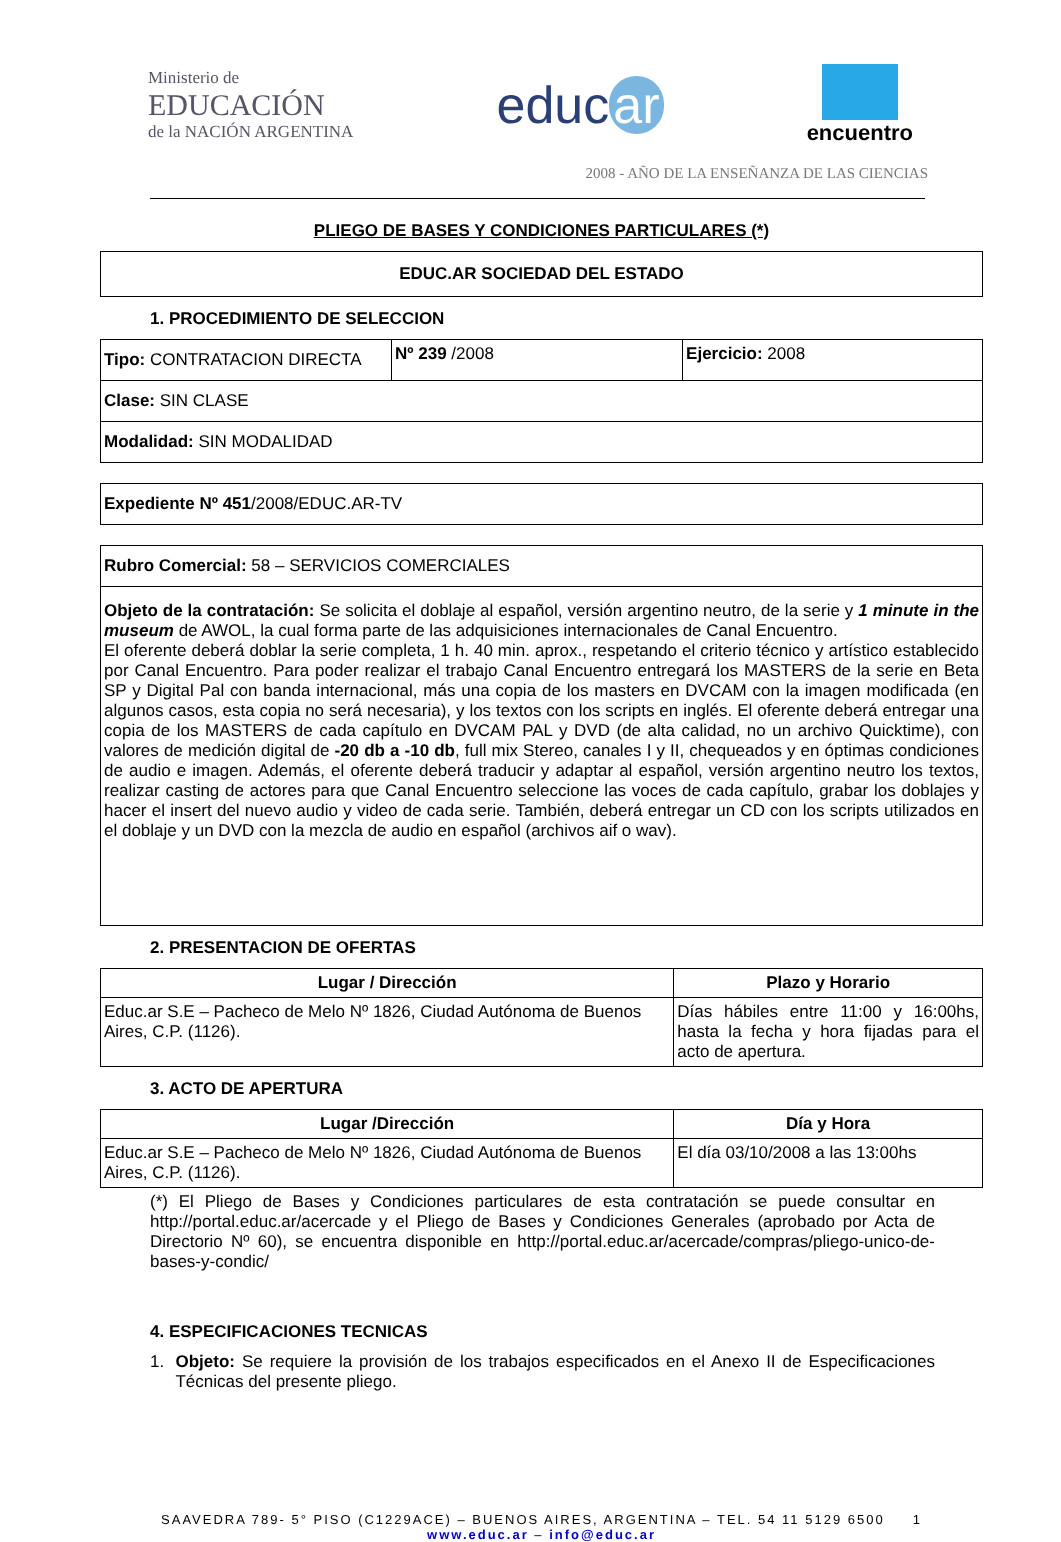Ministerio de
EDUCACIÓN
de la NACIÓN ARGENTINA
educ ar
encuentro
2008 - AÑO DE LA ENSEÑANZA DE LAS CIENCIAS
PLIEGO DE BASES Y CONDICIONES PARTICULARES (*)
| EDUC.AR SOCIEDAD DEL ESTADO |
| --- |
1. PROCEDIMIENTO DE SELECCION
| Tipo: CONTRATACION DIRECTA | Nº 239 /2008 | Ejercicio: 2008 |
| Clase: SIN CLASE | | |
| Modalidad: SIN MODALIDAD | | |
| Expediente Nº 451 /2008/EDUC.AR-TV |
| Rubro Comercial: 58 – SERVICIOS COMERCIALES |
| Objeto de la contratación: Se solicita el doblaje al español, versión argentino neutro, de la serie y 1 minute in the museum de AWOL, la cual forma parte de las adquisiciones internacionales de Canal Encuentro. El oferente deberá doblar la serie completa, 1 h. 40 min. aprox., respetando el criterio técnico y artístico establecido por Canal Encuentro. Para poder realizar el trabajo Canal Encuentro entregará los MASTERS de la serie en Beta SP y Digital Pal con banda internacional, más una copia de los masters en DVCAM con la imagen modificada (en algunos casos, esta copia no será necesaria), y los textos con los scripts en inglés. El oferente deberá entregar una copia de los MASTERS de cada capítulo en DVCAM PAL y DVD (de alta calidad, no un archivo Quicktime), con valores de medición digital de -20 db a -10 db , full mix Stereo, canales I y II, chequeados y en óptimas condiciones de audio e imagen. Además, el oferente deberá traducir y adaptar al español, versión argentino neutro los textos, realizar casting de actores para que Canal Encuentro seleccione las voces de cada capítulo, grabar los doblajes y hacer el insert del nuevo audio y video de cada serie. También, deberá entregar un CD con los scripts utilizados en el doblaje y un DVD con la mezcla de audio en español (archivos aif o wav). |
2. PRESENTACION DE OFERTAS
| Lugar / Dirección | Plazo y Horario |
| --- | --- |
| Educ.ar S.E – Pacheco de Melo Nº 1826, Ciudad Autónoma de Buenos Aires, C.P. (1126). | Días hábiles entre 11:00 y 16:00hs, hasta la fecha y hora fijadas para el acto de apertura. |
3. ACTO DE APERTURA
| Lugar /Dirección | Día y Hora |
| --- | --- |
| Educ.ar S.E – Pacheco de Melo Nº 1826, Ciudad Autónoma de Buenos Aires, C.P. (1126). | El día 03/10/2008 a las 13:00hs |
(*) El Pliego de Bases y Condiciones particulares de esta contratación se puede consultar en http://portal.educ.ar/acercade y el Pliego de Bases y Condiciones Generales (aprobado por Acta de Directorio Nº 60), se encuentra disponible en http://portal.educ.ar/acercade/compras/pliego-unico-de-bases-y-condic/
4. ESPECIFICACIONES TECNICAS
1. Objeto: Se requiere la provisión de los trabajos especificados en el Anexo II de Especificaciones Técnicas del presente pliego.
SAAVEDRA 789- 5° PISO (C1229ACE) – BUENOS AIRES, ARGENTINA – TEL. 54 11 5129 6500 1
www.educ.ar – info@educ.ar